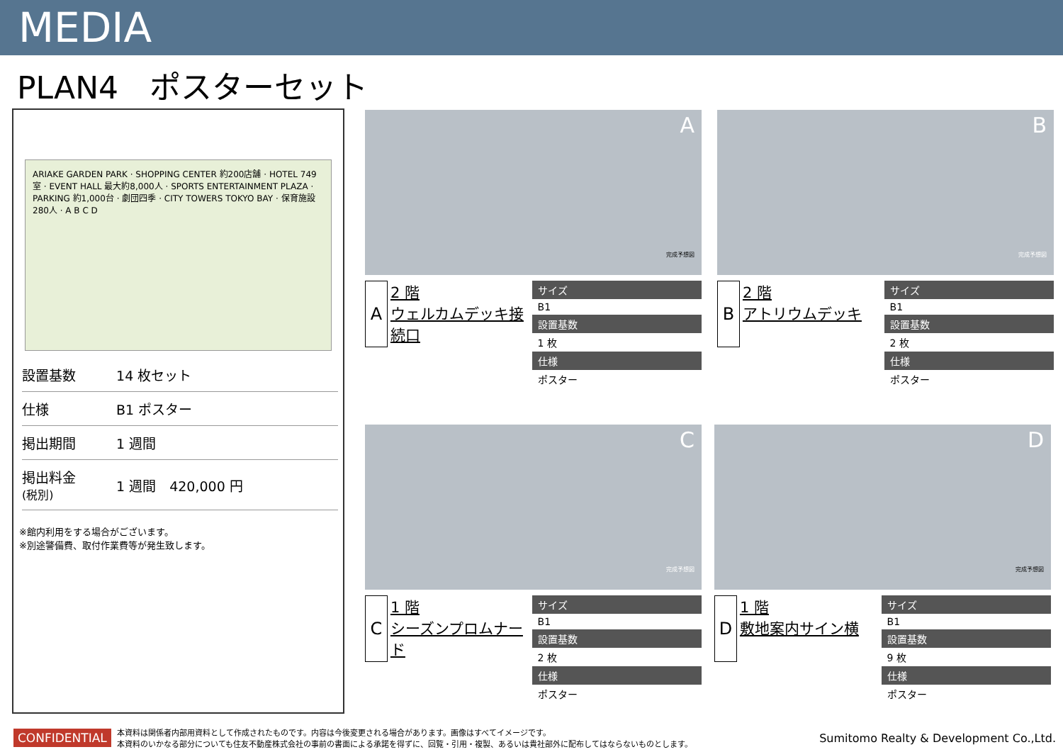MEDIA
PLAN4　ポスターセット
ARIAKE GARDEN PARK · SHOPPING CENTER 約200店舗 · HOTEL 749室 · EVENT HALL 最大約8,000人 · SPORTS ENTERTAINMENT PLAZA · PARKING 約1,000台 · 劇団四季 · CITY TOWERS TOKYO BAY · 保育施設 280人 · A B C D
| 設置基数 | 14 枚セット |
| 仕様 | B1 ポスター |
| 掲出期間 | 1 週間 |
| 掲出料金 (税別) | 1 週間 420,000 円 |
※館内利用をする場合がございます。
※別途警備費、取付作業費等が発生致します。
A
完成予想図
A
2 階
ウェルカムデッキ接続口
| サイズ |
| --- |
| B1 |
| 設置基数 |
| 1 枚 |
| 仕様 |
| ポスター |
B
完成予想図
B
2 階
アトリウムデッキ
| サイズ |
| --- |
| B1 |
| 設置基数 |
| 2 枚 |
| 仕様 |
| ポスター |
C
完成予想図
C
1 階
シーズンプロムナード
| サイズ |
| --- |
| B1 |
| 設置基数 |
| 2 枚 |
| 仕様 |
| ポスター |
D
完成予想図
D
1 階
敷地案内サイン横
| サイズ |
| --- |
| B1 |
| 設置基数 |
| 9 枚 |
| 仕様 |
| ポスター |
CONFIDENTIAL 本資料は関係者内部用資料として作成されたものです。内容は今後変更される場合があります。画像はすべてイメージです。
本資料のいかなる部分についても住友不動産株式会社の事前の書面による承諾を得ずに、回覧・引用・複製、あるいは貴社部外に配布してはならないものとします。 Sumitomo Realty & Development Co.,Ltd.